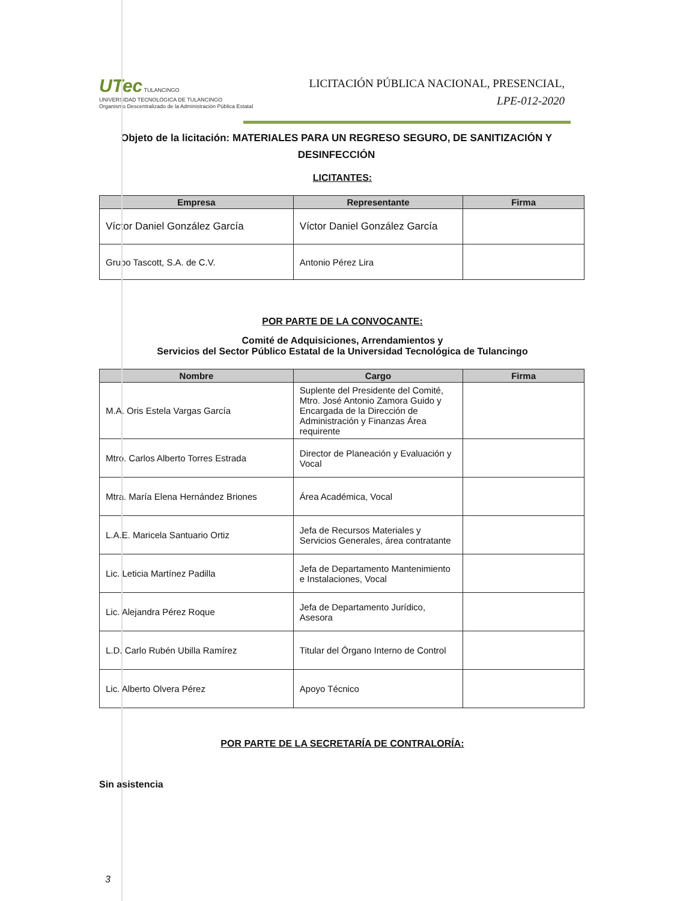UTec TULANCINGO
UNIVERSIDAD TECNOLÓGICA DE TULANCINGO
Organismo Descentralizado de la Administración Pública Estatal
LICITACIÓN PÚBLICA NACIONAL, PRESENCIAL,
LPE-012-2020
Objeto de la licitación: MATERIALES PARA UN REGRESO SEGURO, DE SANITIZACIÓN Y DESINFECCIÓN
LICITANTES:
| Empresa | Representante | Firma |
| --- | --- | --- |
| Víctor Daniel González García | Víctor Daniel González García | |
| Grupo Tascott, S.A. de C.V. | Antonio Pérez Lira | |
POR PARTE DE LA CONVOCANTE:
Comité de Adquisiciones, Arrendamientos y
Servicios del Sector Público Estatal de la Universidad Tecnológica de Tulancingo
| Nombre | Cargo | Firma |
| --- | --- | --- |
| M.A. Oris Estela Vargas García | Suplente del Presidente del Comité, Mtro. José Antonio Zamora Guido y Encargada de la Dirección de Administración y Finanzas Área requirente | |
| Mtro. Carlos Alberto Torres Estrada | Director de Planeación y Evaluación y Vocal | |
| Mtra. María Elena Hernández Briones | Área Académica, Vocal | |
| L.A.E. Maricela Santuario Ortiz | Jefa de Recursos Materiales y Servicios Generales, área contratante | |
| Lic. Leticia Martínez Padilla | Jefa de Departamento Mantenimiento e Instalaciones, Vocal | |
| Lic. Alejandra Pérez Roque | Jefa de Departamento Jurídico, Asesora | |
| L.D. Carlo Rubén Ubilla Ramírez | Titular del Órgano Interno de Control | |
| Lic. Alberto Olvera Pérez | Apoyo Técnico | |
POR PARTE DE LA SECRETARÍA DE CONTRALORÍA:
Sin asistencia
3